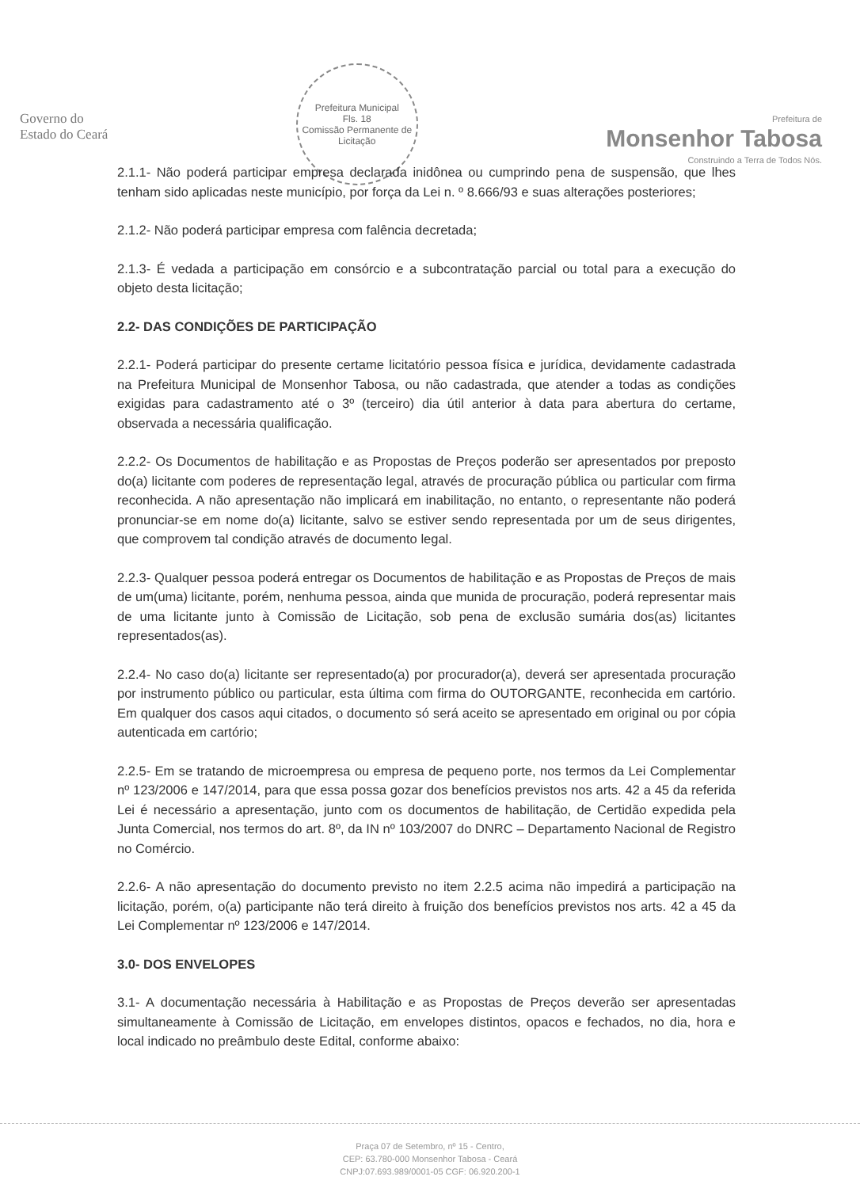Governo do
Estado do Ceará
Prefeitura Municipal
Fls. 18
Comissão Permanente de Licitação
Prefeitura de
Monsenhor Tabosa
Construindo a Terra de Todos Nós.
2.1.1- Não poderá participar empresa declarada inidônea ou cumprindo pena de suspensão, que lhes tenham sido aplicadas neste município, por força da Lei n. º 8.666/93 e suas alterações posteriores;
2.1.2- Não poderá participar empresa com falência decretada;
2.1.3- É vedada a participação em consórcio e a subcontratação parcial ou total para a execução do objeto desta licitação;
2.2- DAS CONDIÇÕES DE PARTICIPAÇÃO
2.2.1- Poderá participar do presente certame licitatório pessoa física e jurídica, devidamente cadastrada na Prefeitura Municipal de Monsenhor Tabosa, ou não cadastrada, que atender a todas as condições exigidas para cadastramento até o 3º (terceiro) dia útil anterior à data para abertura do certame, observada a necessária qualificação.
2.2.2- Os Documentos de habilitação e as Propostas de Preços poderão ser apresentados por preposto do(a) licitante com poderes de representação legal, através de procuração pública ou particular com firma reconhecida. A não apresentação não implicará em inabilitação, no entanto, o representante não poderá pronunciar-se em nome do(a) licitante, salvo se estiver sendo representada por um de seus dirigentes, que comprovem tal condição através de documento legal.
2.2.3- Qualquer pessoa poderá entregar os Documentos de habilitação e as Propostas de Preços de mais de um(uma) licitante, porém, nenhuma pessoa, ainda que munida de procuração, poderá representar mais de uma licitante junto à Comissão de Licitação, sob pena de exclusão sumária dos(as) licitantes representados(as).
2.2.4- No caso do(a) licitante ser representado(a) por procurador(a), deverá ser apresentada procuração por instrumento público ou particular, esta última com firma do OUTORGANTE, reconhecida em cartório. Em qualquer dos casos aqui citados, o documento só será aceito se apresentado em original ou por cópia autenticada em cartório;
2.2.5- Em se tratando de microempresa ou empresa de pequeno porte, nos termos da Lei Complementar nº 123/2006 e 147/2014, para que essa possa gozar dos benefícios previstos nos arts. 42 a 45 da referida Lei é necessário a apresentação, junto com os documentos de habilitação, de Certidão expedida pela Junta Comercial, nos termos do art. 8º, da IN nº 103/2007 do DNRC – Departamento Nacional de Registro no Comércio.
2.2.6- A não apresentação do documento previsto no item 2.2.5 acima não impedirá a participação na licitação, porém, o(a) participante não terá direito à fruição dos benefícios previstos nos arts. 42 a 45 da Lei Complementar nº 123/2006 e 147/2014.
3.0- DOS ENVELOPES
3.1- A documentação necessária à Habilitação e as Propostas de Preços deverão ser apresentadas simultaneamente à Comissão de Licitação, em envelopes distintos, opacos e fechados, no dia, hora e local indicado no preâmbulo deste Edital, conforme abaixo:
Praça 07 de Setembro, nº 15 - Centro,
CEP: 63.780-000 Monsenhor Tabosa - Ceará
CNPJ:07.693.989/0001-05 CGF: 06.920.200-1